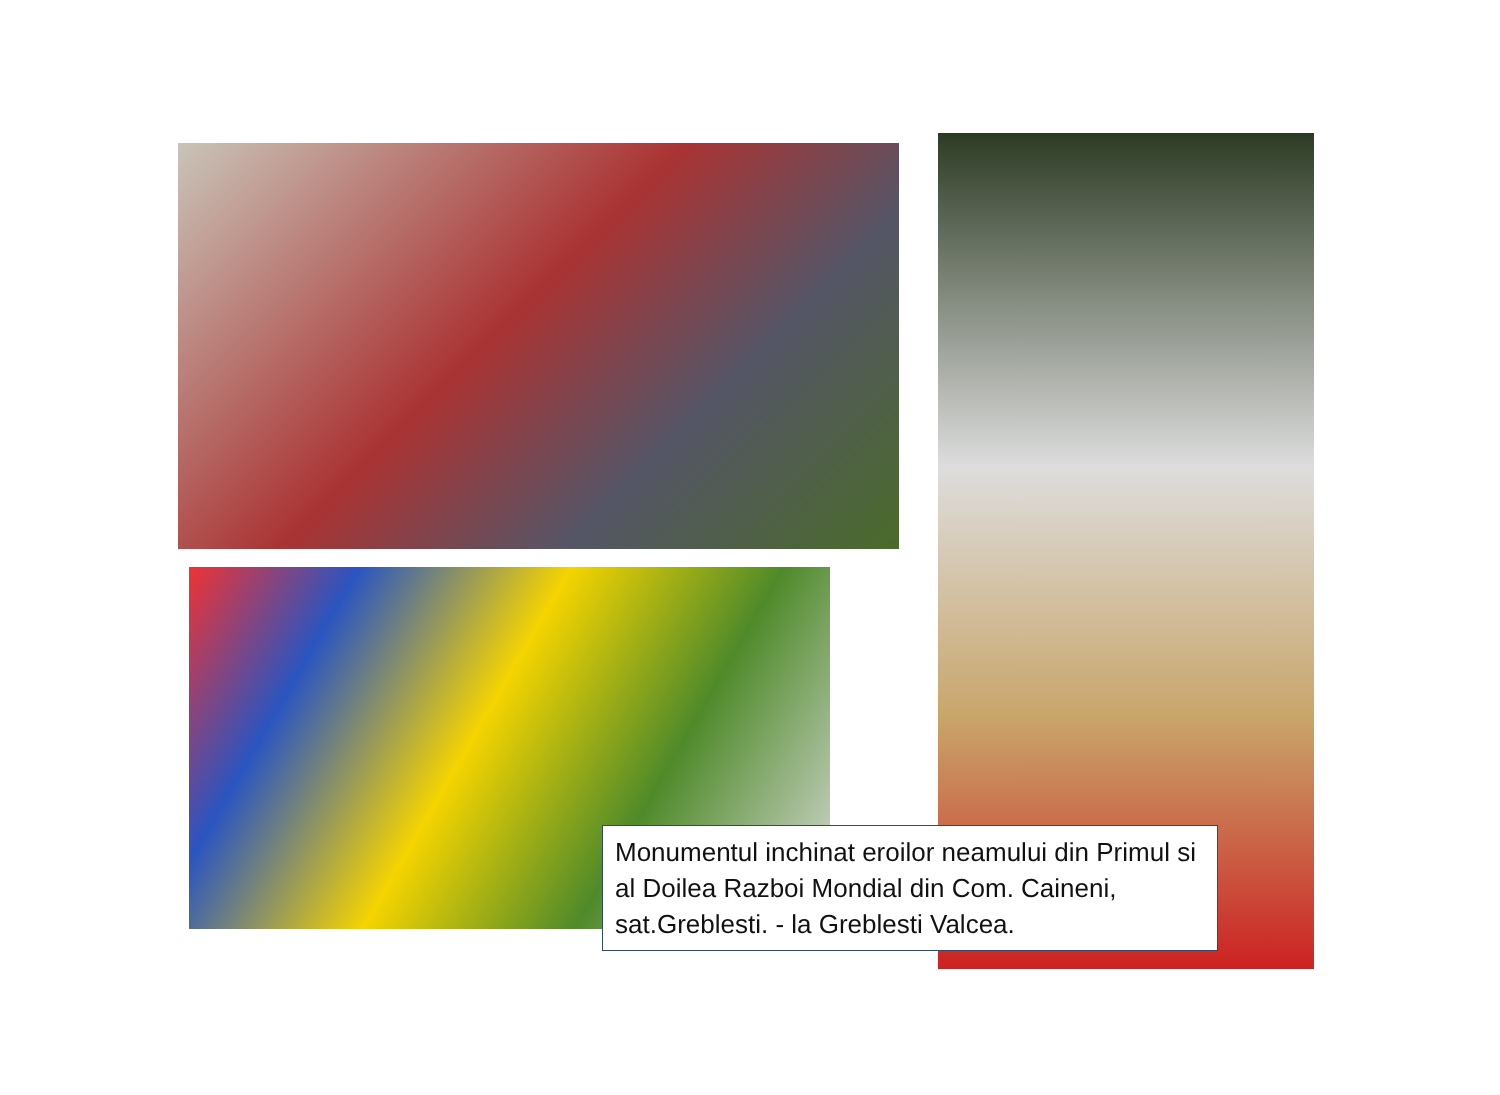Monumentul inchinat eroilor neamului din Primul si al Doilea Razboi Mondial din Com. Caineni, sat.Greblesti. - la Greblesti Valcea.